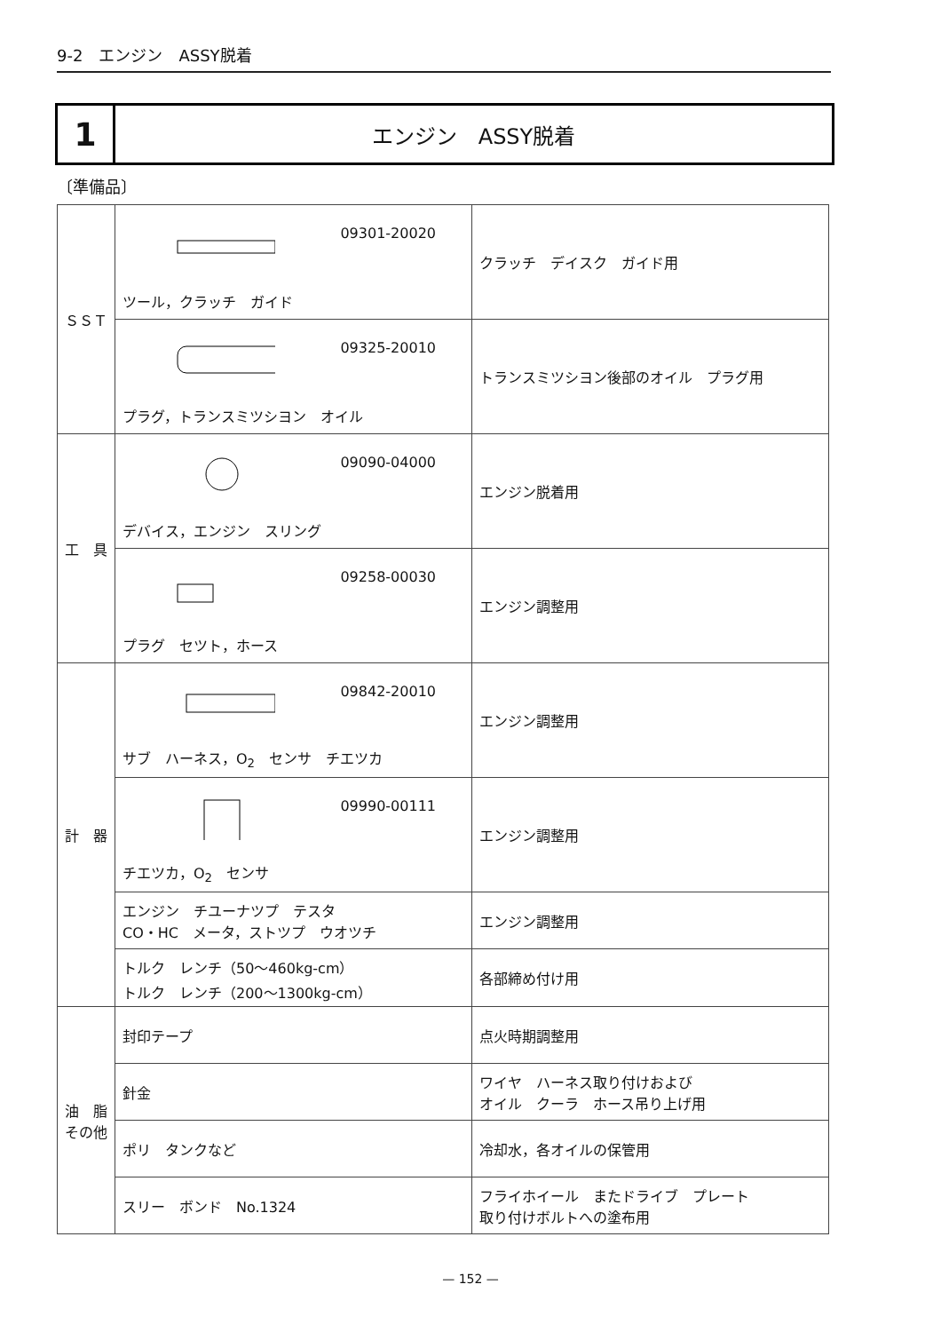9-2　エンジン　ASSY脱着
1
エンジン　ASSY脱着
〔準備品〕
| ＳＳＴ | 09301-20020 ツール，クラッチ ガイド | クラッチ デイスク ガイド用 |
| | 09325-20010 プラグ，トランスミツシヨン オイル | トランスミツシヨン後部のオイル プラグ用 |
| 工 具 | 09090-04000 デバイス，エンジン スリング | エンジン脱着用 |
| | 09258-00030 プラグ セツト，ホース | エンジン調整用 |
| 計 器 | 09842-20010 サブ ハーネス，O<sub>2</sub> センサ チエツカ | エンジン調整用 |
| | 09990-00111 チエツカ，O<sub>2</sub> センサ | エンジン調整用 |
| | エンジン チユーナツプ テスタ CO・HC メータ，ストツプ ウオツチ | エンジン調整用 |
| | トルク レンチ（50～460kg-cm） トルク レンチ（200～1300kg-cm） | 各部締め付け用 |
| 油 脂 その他 | 封印テープ | 点火時期調整用 |
| | 針金 | ワイヤ ハーネス取り付けおよび オイル クーラ ホース吊り上げ用 |
| | ポリ タンクなど | 冷却水，各オイルの保管用 |
| | スリー ボンド No.1324 | フライホイール またドライブ プレート 取り付けボルトへの塗布用 |
— 152 —